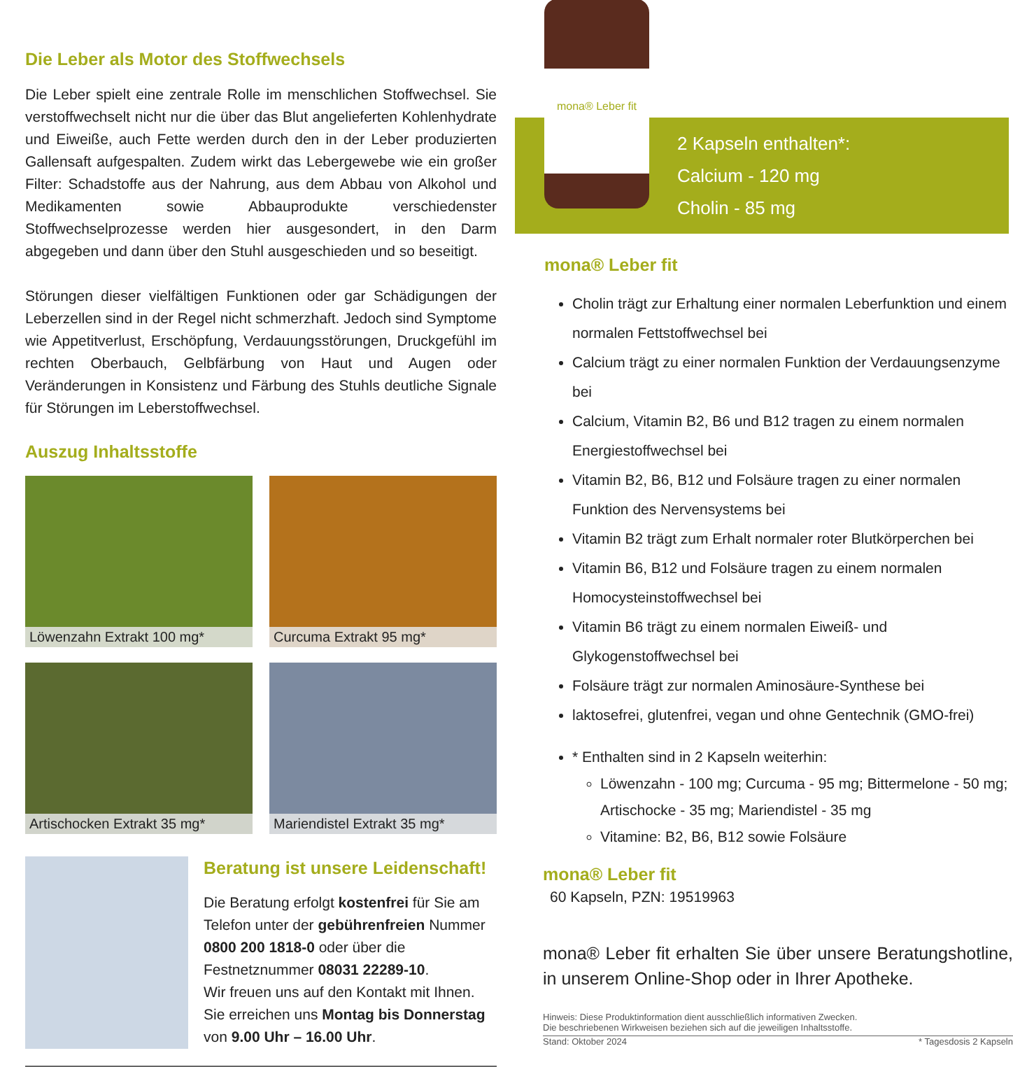Die Leber als Motor des Stoffwechsels
Die Leber spielt eine zentrale Rolle im menschlichen Stoffwechsel. Sie verstoffwechselt nicht nur die über das Blut angelieferten Kohlenhydrate und Eiweiße, auch Fette werden durch den in der Leber produzierten Gallensaft aufgespalten. Zudem wirkt das Lebergewebe wie ein großer Filter: Schadstoffe aus der Nahrung, aus dem Abbau von Alkohol und Medikamenten sowie Abbauprodukte verschiedenster Stoffwechselprozesse werden hier ausgesondert, in den Darm abgegeben und dann über den Stuhl ausgeschieden und so beseitigt.
Störungen dieser vielfältigen Funktionen oder gar Schädigungen der Leberzellen sind in der Regel nicht schmerzhaft. Jedoch sind Symptome wie Appetitverlust, Erschöpfung, Verdauungsstörungen, Druckgefühl im rechten Oberbauch, Gelbfärbung von Haut und Augen oder Veränderungen in Konsistenz und Färbung des Stuhls deutliche Signale für Störungen im Leberstoffwechsel.
Auszug Inhaltsstoffe
Löwenzahn Extrakt 100 mg*
Curcuma Extrakt 95 mg*
Artischocken Extrakt 35 mg*
Mariendistel Extrakt 35 mg*
Beratung ist unsere Leidenschaft!
Die Beratung erfolgt kostenfrei für Sie am Telefon unter der gebührenfreien Nummer 0800 200 1818-0 oder über die Festnetznummer 08031 22289-10.
Wir freuen uns auf den Kontakt mit Ihnen. Sie erreichen uns Montag bis Donnerstag von 9.00 Uhr – 16.00 Uhr.
mona® Leber fit
2 Kapseln enthalten*:
Calcium - 120 mg
Cholin - 85 mg
mona® Leber fit
Cholin trägt zur Erhaltung einer normalen Leberfunktion und einem normalen Fettstoffwechsel bei
Calcium trägt zu einer normalen Funktion der Verdauungsenzyme bei
Calcium, Vitamin B2, B6 und B12 tragen zu einem normalen Energiestoffwechsel bei
Vitamin B2, B6, B12 und Folsäure tragen zu einer normalen Funktion des Nervensystems bei
Vitamin B2 trägt zum Erhalt normaler roter Blutkörperchen bei
Vitamin B6, B12 und Folsäure tragen zu einem normalen Homocysteinstoffwechsel bei
Vitamin B6 trägt zu einem normalen Eiweiß- und Glykogenstoffwechsel bei
Folsäure trägt zur normalen Aminosäure-Synthese bei
laktosefrei, glutenfrei, vegan und ohne Gentechnik (GMO-frei)
* Enthalten sind in 2 Kapseln weiterhin:
Löwenzahn - 100 mg; Curcuma - 95 mg; Bittermelone - 50 mg; Artischocke - 35 mg; Mariendistel - 35 mg
Vitamine: B2, B6, B12 sowie Folsäure
mona® Leber fit
60 Kapseln, PZN: 19519963
mona® Leber fit erhalten Sie über unsere Beratungshotline, in unserem Online-Shop oder in Ihrer Apotheke.
Hinweis: Diese Produktinformation dient ausschließlich informativen Zwecken.
Die beschriebenen Wirkweisen beziehen sich auf die jeweiligen Inhaltsstoffe.
Stand: Oktober 2024 * Tagesdosis 2 Kapseln